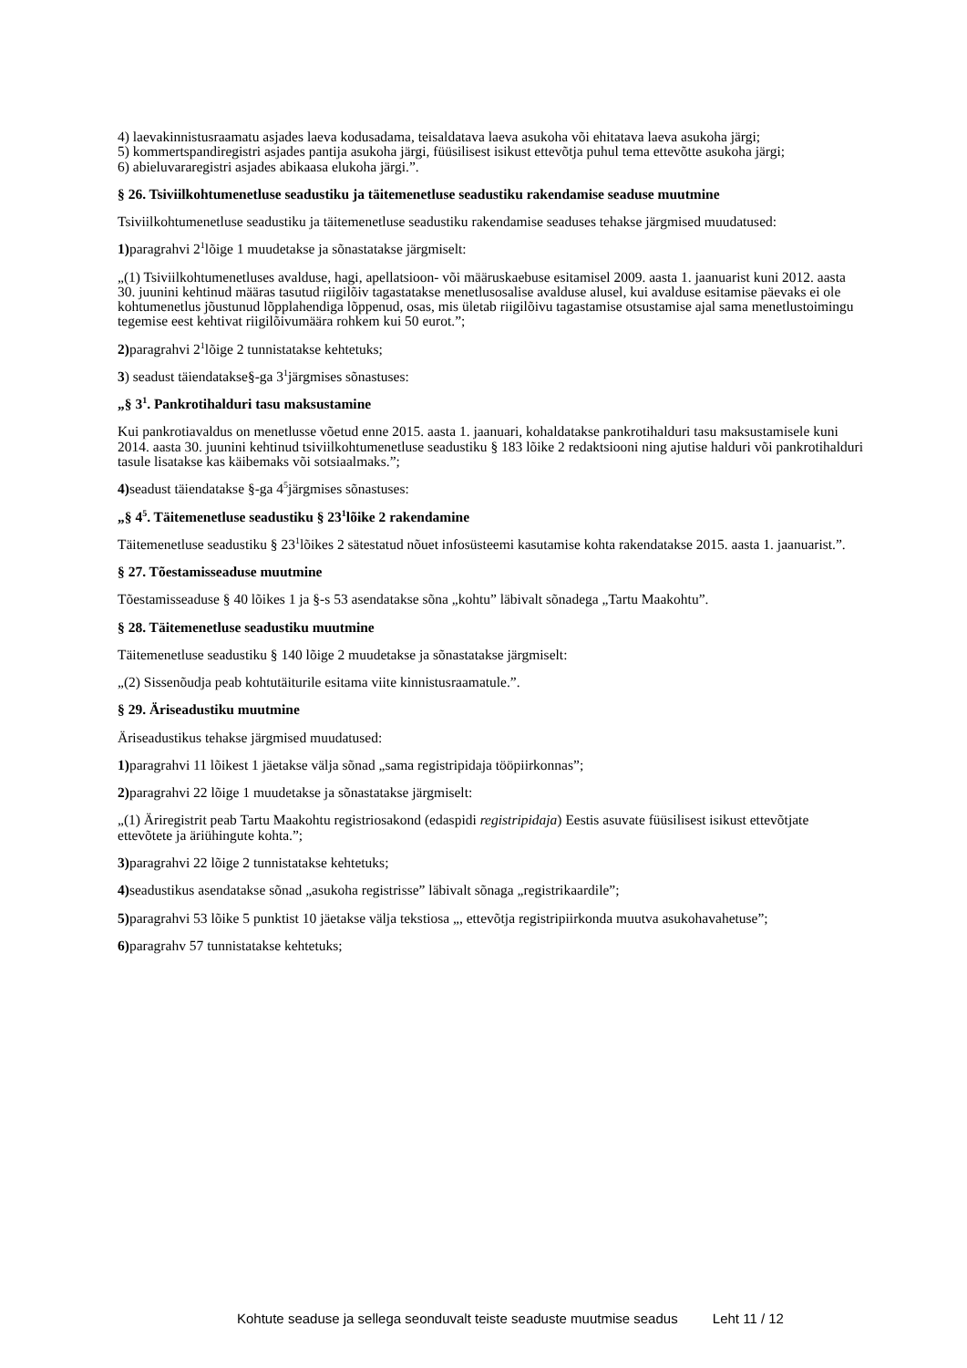4) laevakinnistusraamatu asjades laeva kodusadama, teisaldatava laeva asukoha või ehitatava laeva asukoha järgi;
5) kommertspandiregistri asjades pantija asukoha järgi, füüsilisest isikust ettevõtja puhul tema ettevõtte asukoha järgi;
6) abieluvararegistri asjades abikaasa elukoha järgi.”.
§ 26. Tsiviilkohtumenetluse seadustiku ja täitemenetluse seadustiku rakendamise seaduse muutmine
Tsiviilkohtumenetluse seadustiku ja täitemenetluse seadustiku rakendamise seaduses tehakse järgmised muudatused:
1) paragrahvi 2<sup>1</sup>lõige 1 muudetakse ja sõnastatakse järgmiselt:
„(1) Tsiviilkohtumenetluses avalduse, hagi, apellatsioon- või määruskaebuse esitamisel 2009. aasta 1. jaanuarist kuni 2012. aasta 30. juunini kehtinud määras tasutud riigilõiv tagastatakse menetlusosalise avalduse alusel, kui avalduse esitamise päevaks ei ole kohtumenetlus jõustunud lõpplahendiga lõppenud, osas, mis ületab riigilõivu tagastamise otsustamise ajal sama menetlustoimingu tegemise eest kehtivat riigilõivumäära rohkem kui 50 eurot.”;
2) paragrahvi 2<sup>1</sup>lõige 2 tunnistatakse kehtetuks;
3) seadust täiendatakse§-ga 3<sup>1</sup>järgmises sõnastuses:
„§ 3<sup>1</sup>. Pankrotihalduri tasu maksustamine
Kui pankrotiavaldus on menetlusse võetud enne 2015. aasta 1. jaanuari, kohaldatakse pankrotihalduri tasu maksustamisele kuni 2014. aasta 30. juunini kehtinud tsiviilkohtumenetluse seadustiku § 183 lõike 2 redaktsiooni ning ajutise halduri või pankrotihalduri tasule lisatakse kas käibemaks või sotsiaalmaks.”;
4) seadust täiendatakse §-ga 4<sup>5</sup>järgmises sõnastuses:
„§ 4<sup>5</sup>. Täitemenetluse seadustiku § 23<sup>1</sup>lõike 2 rakendamine
Täitemenetluse seadustiku § 23<sup>1</sup>lõikes 2 sätestatud nõuet infosüsteemi kasutamise kohta rakendatakse 2015. aasta 1. jaanuarist.”.
§ 27. Tõestamisseaduse muutmine
Tõestamisseaduse § 40 lõikes 1 ja §-s 53 asendatakse sõna „kohtu” läbivalt sõnadega „Tartu Maakohtu”.
§ 28. Täitemenetluse seadustiku muutmine
Täitemenetluse seadustiku § 140 lõige 2 muudetakse ja sõnastatakse järgmiselt:
„(2) Sissenõudja peab kohtutäiturile esitama viite kinnistusraamatule.”.
§ 29. Äriseadustiku muutmine
Äriseadustikus tehakse järgmised muudatused:
1) paragrahvi 11 lõikest 1 jäetakse välja sõnad „sama registripidaja tööpiirkonnas”;
2) paragrahvi 22 lõige 1 muudetakse ja sõnastatakse järgmiselt:
„(1) Äriregistrit peab Tartu Maakohtu registriosakond (edaspidi registripidaja) Eestis asuvate füüsilisest isikust ettevõtjate ettevõtete ja äriühingute kohta.”;
3) paragrahvi 22 lõige 2 tunnistatakse kehtetuks;
4) seadustikus asendatakse sõnad „asukoha registrisse” läbivalt sõnaga „registrikaardile”;
5) paragrahvi 53 lõike 5 punktist 10 jäetakse välja tekstiosa „, ettevõtja registripiirkonda muutva asukohavahetuse”;
6) paragrahv 57 tunnistatakse kehtetuks;
Kohtute seaduse ja sellega seonduvalt teiste seaduste muutmise seadus Leht 11 / 12